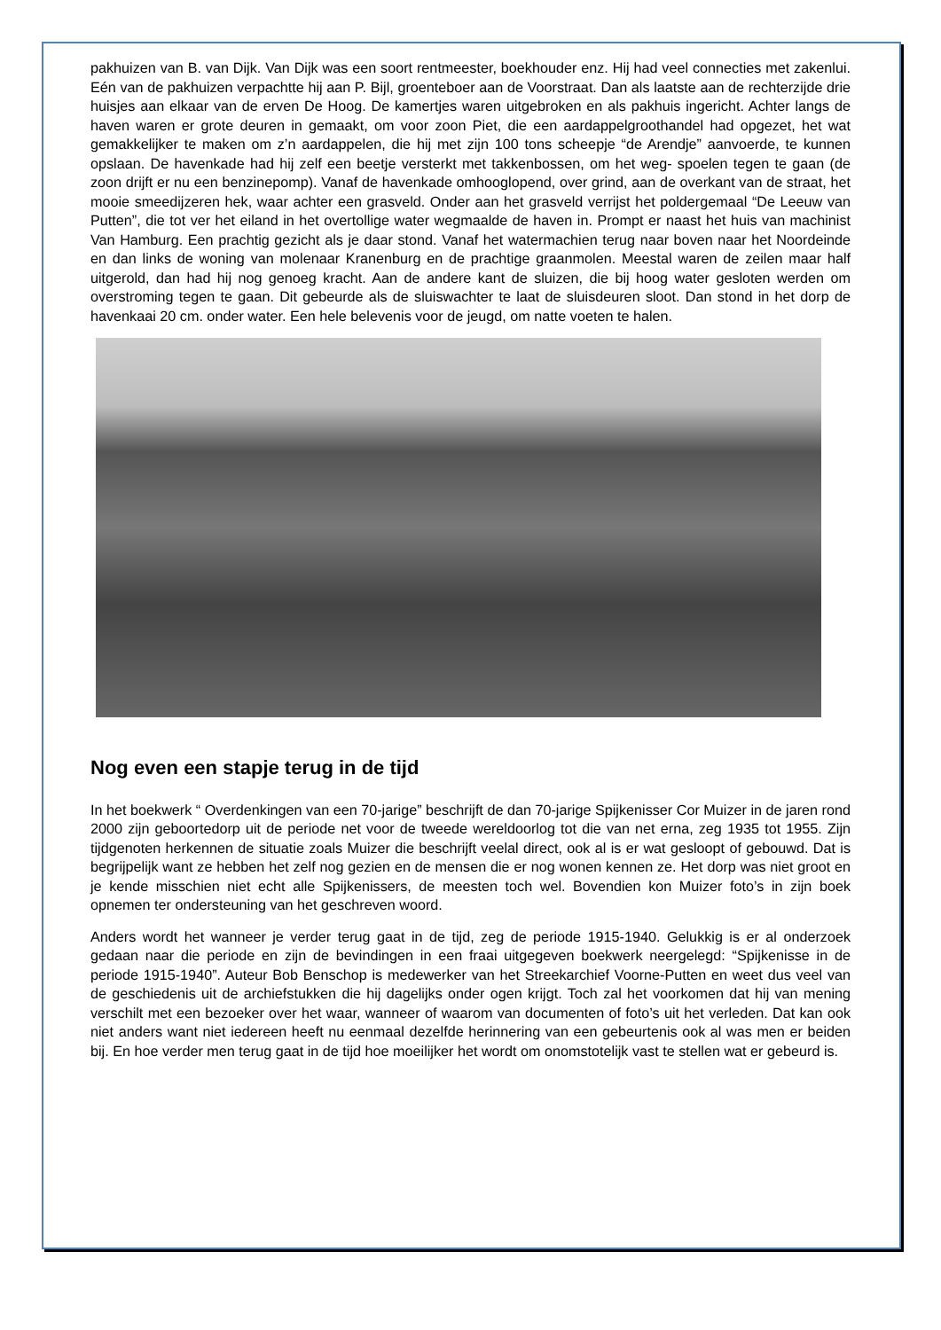pakhuizen van B. van Dijk. Van Dijk was een soort rentmeester, boekhouder enz. Hij had veel connecties met zakenlui. Eén van de pakhuizen verpachtte hij aan P. Bijl, groenteboer aan de Voorstraat. Dan als laatste aan de rechterzijde drie huisjes aan elkaar van de erven De Hoog. De kamertjes waren uitgebroken en als pakhuis ingericht. Achter langs de haven waren er grote deuren in gemaakt, om voor zoon Piet, die een aardappelgroothandel had opgezet, het wat gemakkelijker te maken om z’n aardappelen, die hij met zijn 100 tons scheepje “de Arendje” aanvoerde, te kunnen opslaan. De havenkade had hij zelf een beetje versterkt met takkenbossen, om het weg- spoelen tegen te gaan (de zoon drijft er nu een benzinepomp). Vanaf de havenkade omhooglopend, over grind, aan de overkant van de straat, het mooie smeedijzeren hek, waar achter een grasveld. Onder aan het grasveld verrijst het poldergemaal “De Leeuw van Putten”, die tot ver het eiland in het overtollige water wegmaalde de haven in. Prompt er naast het huis van machinist Van Hamburg. Een prachtig gezicht als je daar stond. Vanaf het watermachien terug naar boven naar het Noordeinde en dan links de woning van molenaar Kranenburg en de prachtige graanmolen. Meestal waren de zeilen maar half uitgerold, dan had hij nog genoeg kracht. Aan de andere kant de sluizen, die bij hoog water gesloten werden om overstroming tegen te gaan. Dit gebeurde als de sluiswachter te laat de sluisdeuren sloot. Dan stond in het dorp de havenkaai 20 cm. onder water. Een hele belevenis voor de jeugd, om natte voeten te halen.
Nog even een stapje terug in de tijd
In het boekwerk “ Overdenkingen van een 70-jarige” beschrijft de dan 70-jarige Spijkenisser Cor Muizer in de jaren rond 2000 zijn geboortedorp uit de periode net voor de tweede wereldoorlog tot die van net erna, zeg 1935 tot 1955. Zijn tijdgenoten herkennen de situatie zoals Muizer die beschrijft veelal direct, ook al is er wat gesloopt of gebouwd. Dat is begrijpelijk want ze hebben het zelf nog gezien en de mensen die er nog wonen kennen ze. Het dorp was niet groot en je kende misschien niet echt alle Spijkenissers, de meesten toch wel. Bovendien kon Muizer foto’s in zijn boek opnemen ter ondersteuning van het geschreven woord.
Anders wordt het wanneer je verder terug gaat in de tijd, zeg de periode 1915-1940. Gelukkig is er al onderzoek gedaan naar die periode en zijn de bevindingen in een fraai uitgegeven boekwerk neergelegd: “Spijkenisse in de periode 1915-1940”. Auteur Bob Benschop is medewerker van het Streekarchief Voorne-Putten en weet dus veel van de geschiedenis uit de archiefstukken die hij dagelijks onder ogen krijgt. Toch zal het voorkomen dat hij van mening verschilt met een bezoeker over het waar, wanneer of waarom van documenten of foto’s uit het verleden. Dat kan ook niet anders want niet iedereen heeft nu eenmaal dezelfde herinnering van een gebeurtenis ook al was men er beiden bij. En hoe verder men terug gaat in de tijd hoe moeilijker het wordt om onomstotelijk vast te stellen wat er gebeurd is.